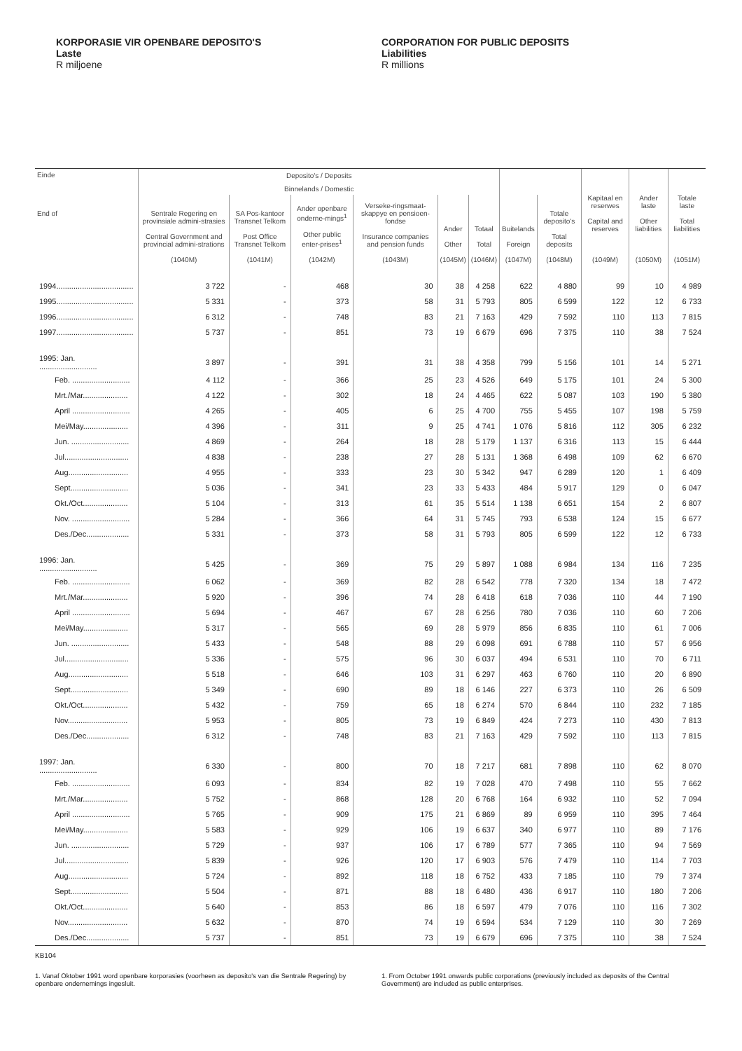KORPORASIE VIR OPENBARE DEPOSITO'S
Laste
R miljoene
CORPORATION FOR PUBLIC DEPOSITS
Liabilities
R millions
| Einde End of | Deposito's / Deposits | | | | | | | | Kapitaal en reserwes Capital and reserves (1049M) | Ander laste Other liabilities (1050M) | Totale laste Total liabilities (1051M) |
| --- | --- | --- | --- | --- | --- | --- | --- | --- | --- | --- | --- |
| | Binnelands / Domestic | | | | | | | | | | |
| | Sentrale Regering en provinsiale admini-strasies Central Government and provincial admini-strations (1040M) | SA Pos-kantoor Transnet Telkom Post Office Transnet Telkom (1041M) | Ander openbare onderne-mings<sup>1</sup> Other public enter-prises<sup>1</sup> (1042M) | Verseke-ringsmaat-skappye en pensioen-fondse Insurance companies and pension funds (1043M) | Ander Other (1045M) | Totaal Total (1046M) | Buitelands Foreign (1047M) | Totale deposito's Total deposits (1048M) | | | |
| 1994.................................... | 3 722 | - | 468 | 30 | 38 | 4 258 | 622 | 4 880 | 99 | 10 | 4 989 |
| 1995.................................... | 5 331 | - | 373 | 58 | 31 | 5 793 | 805 | 6 599 | 122 | 12 | 6 733 |
| 1996.................................... | 6 312 | - | 748 | 83 | 21 | 7 163 | 429 | 7 592 | 110 | 113 | 7 815 |
| 1997.................................... | 5 737 | - | 851 | 73 | 19 | 6 679 | 696 | 7 375 | 110 | 38 | 7 524 |
| 1995: Jan. ........................... | 3 897 | - | 391 | 31 | 38 | 4 358 | 799 | 5 156 | 101 | 14 | 5 271 |
| Feb. ........................... | 4 112 | - | 366 | 25 | 23 | 4 526 | 649 | 5 175 | 101 | 24 | 5 300 |
| Mrt./Mar..................... | 4 122 | - | 302 | 18 | 24 | 4 465 | 622 | 5 087 | 103 | 190 | 5 380 |
| April ........................... | 4 265 | - | 405 | 6 | 25 | 4 700 | 755 | 5 455 | 107 | 198 | 5 759 |
| Mei/May..................... | 4 396 | - | 311 | 9 | 25 | 4 741 | 1 076 | 5 816 | 112 | 305 | 6 232 |
| Jun. ........................... | 4 869 | - | 264 | 18 | 28 | 5 179 | 1 137 | 6 316 | 113 | 15 | 6 444 |
| Jul.............................. | 4 838 | - | 238 | 27 | 28 | 5 131 | 1 368 | 6 498 | 109 | 62 | 6 670 |
| Aug............................ | 4 955 | - | 333 | 23 | 30 | 5 342 | 947 | 6 289 | 120 | 1 | 6 409 |
| Sept........................... | 5 036 | - | 341 | 23 | 33 | 5 433 | 484 | 5 917 | 129 | 0 | 6 047 |
| Okt./Oct..................... | 5 104 | - | 313 | 61 | 35 | 5 514 | 1 138 | 6 651 | 154 | 2 | 6 807 |
| Nov. ........................... | 5 284 | - | 366 | 64 | 31 | 5 745 | 793 | 6 538 | 124 | 15 | 6 677 |
| Des./Dec.................... | 5 331 | - | 373 | 58 | 31 | 5 793 | 805 | 6 599 | 122 | 12 | 6 733 |
| 1996: Jan. ........................... | 5 425 | - | 369 | 75 | 29 | 5 897 | 1 088 | 6 984 | 134 | 116 | 7 235 |
| Feb. ........................... | 6 062 | - | 369 | 82 | 28 | 6 542 | 778 | 7 320 | 134 | 18 | 7 472 |
| Mrt./Mar..................... | 5 920 | - | 396 | 74 | 28 | 6 418 | 618 | 7 036 | 110 | 44 | 7 190 |
| April ........................... | 5 694 | - | 467 | 67 | 28 | 6 256 | 780 | 7 036 | 110 | 60 | 7 206 |
| Mei/May..................... | 5 317 | - | 565 | 69 | 28 | 5 979 | 856 | 6 835 | 110 | 61 | 7 006 |
| Jun. ........................... | 5 433 | - | 548 | 88 | 29 | 6 098 | 691 | 6 788 | 110 | 57 | 6 956 |
| Jul.............................. | 5 336 | - | 575 | 96 | 30 | 6 037 | 494 | 6 531 | 110 | 70 | 6 711 |
| Aug............................ | 5 518 | - | 646 | 103 | 31 | 6 297 | 463 | 6 760 | 110 | 20 | 6 890 |
| Sept........................... | 5 349 | - | 690 | 89 | 18 | 6 146 | 227 | 6 373 | 110 | 26 | 6 509 |
| Okt./Oct..................... | 5 432 | - | 759 | 65 | 18 | 6 274 | 570 | 6 844 | 110 | 232 | 7 185 |
| Nov............................ | 5 953 | - | 805 | 73 | 19 | 6 849 | 424 | 7 273 | 110 | 430 | 7 813 |
| Des./Dec.................... | 6 312 | - | 748 | 83 | 21 | 7 163 | 429 | 7 592 | 110 | 113 | 7 815 |
| 1997: Jan. ........................... | 6 330 | - | 800 | 70 | 18 | 7 217 | 681 | 7 898 | 110 | 62 | 8 070 |
| Feb. ........................... | 6 093 | - | 834 | 82 | 19 | 7 028 | 470 | 7 498 | 110 | 55 | 7 662 |
| Mrt./Mar..................... | 5 752 | - | 868 | 128 | 20 | 6 768 | 164 | 6 932 | 110 | 52 | 7 094 |
| April ........................... | 5 765 | - | 909 | 175 | 21 | 6 869 | 89 | 6 959 | 110 | 395 | 7 464 |
| Mei/May..................... | 5 583 | - | 929 | 106 | 19 | 6 637 | 340 | 6 977 | 110 | 89 | 7 176 |
| Jun. ........................... | 5 729 | - | 937 | 106 | 17 | 6 789 | 577 | 7 365 | 110 | 94 | 7 569 |
| Jul.............................. | 5 839 | - | 926 | 120 | 17 | 6 903 | 576 | 7 479 | 110 | 114 | 7 703 |
| Aug............................ | 5 724 | - | 892 | 118 | 18 | 6 752 | 433 | 7 185 | 110 | 79 | 7 374 |
| Sept........................... | 5 504 | - | 871 | 88 | 18 | 6 480 | 436 | 6 917 | 110 | 180 | 7 206 |
| Okt./Oct..................... | 5 640 | - | 853 | 86 | 18 | 6 597 | 479 | 7 076 | 110 | 116 | 7 302 |
| Nov............................ | 5 632 | - | 870 | 74 | 19 | 6 594 | 534 | 7 129 | 110 | 30 | 7 269 |
| Des./Dec.................... | 5 737 | - | 851 | 73 | 19 | 6 679 | 696 | 7 375 | 110 | 38 | 7 524 |
KB104
1. Vanaf Oktober 1991 word openbare korporasies (voorheen as deposito's van die Sentrale Regering) by openbare ondernemings ingesluit.
1. From October 1991 onwards public corporations (previously included as deposits of the Central Government) are included as public enterprises.